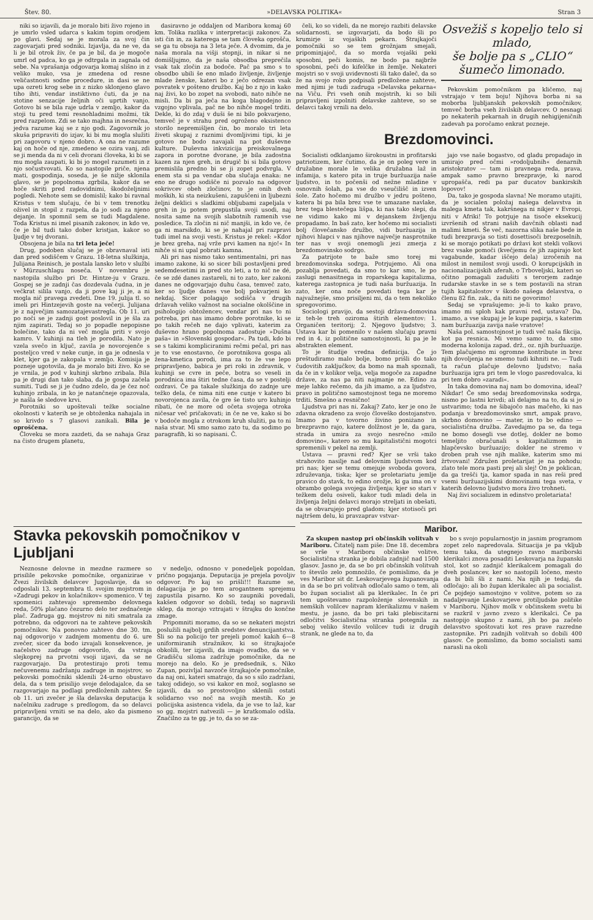Štev. 80. »DELAVSKA POLITIKA« Stran 3
niki so izjavili, da je moralo biti živo rojeno in je umrlo vsled udarca s kakim topim orodjem po glavi. Sedaj se je morala za svoj čin zagovarjati pred sodniki. Izjavlja, da ne ve, da li je bil otrok živ, če pa je bil, da je mogoče umrl od padca, ko ga je odtrgala in zagnala od sebe. Na vprašanja odgovarja komaj slišno in z veliko muko, vsa je zmedena od resne veličastnosti sodne procedure, in dasi se ne upa ozreti krog sebe in z nizko sklonjeno glavo tiho ihti, vendar instiktivno čuti, da je na stotine senzacije željnih oči uprtih vanjo. Gotovo bi se bila raje udrla v zemljo, kakor da stoji tu pred temi resnohladnimi možmi, tik pred razpelom. Zdi se tako majhna in nesrečna, jedva razume kaj se z njo godi. Zagovornik jo skuša pripraviti do izjav, ki bi mu mogla služiti pri zagovoru v njeno dobro. A ona ne razume kaj on hoče od nje, zmedeno se ozira vanj, zdi se ji menda da ni v celi dvorani človeka, ki bi se mu mogla zaupati, ki bi jo mogel razumeti in z njo sočustvovati. Ko so nastopile priče, njena mati, gospodinja, soseda, je še nižje sklonila glavo, se je popolnoma zgrbila, kakor da se hoče skriti pred radovidnimi, škodoželjnimi pogledi. Nehote sem se domislil; kako bi ravnal Kristus v tem slučaju, če bi v tem trenotku oživel in stopil z razpela, da jo sodi za njeno dejanje. In spomnil sem se tudi Magdalene. Toda Kristus ni imel pisanih zakonov, in kdo ve, če je bil tudi tako dober kristjan, kakor so ljudje v tej dvorani.
Obsojena je bila na tri leta ječe!
Drug, podoben slučaj se je obravnaval isti dan pred sodiščem v Grazu. 18-letna služkinja, Julijana Reinisch, je postala lansko leto v službi v Mürzuschlagu noseča. V novembru je nastopila službo pri Dr. Hintze-ju v Grazu. Gospej se je zadnji čas dozdevala čudna, in je večkrat silila vanjo, da ji pove kaj ji je, a ni mogla nič pravega zvedeti. Dne 19. julija tl. so imeli pri Hintzejevih goste na večerji. Julijana je z največjim samozatajevastregla. Ob 11. uri po noči se je zadnji gost poslovil in je šla za njim zapirati. Tedaj so jo popadle nepopisne bolečine, tako da ni več mogla priti v svojo kamro. V kuhinji na tleh je porodila. Nato je vzela svečo in ključ, zavila je novorojenče s posteljco vred v neke cunje, in ga je odnesla v klet, kjer ga je zakopala v zemljo. Komisija je pozneje ugotovila, da je moralo biti živo. Ko se je vrnila, je pod v kuhinji skrbno zribala. Bila pa je drugi dan tako slaba, da je gospa začela sumiti. Tudi se ji je čudno zdelo, da je čez noč kuhinjo zribala, in ko je natančneje opazovala, je našla še sledove krvi.
Porotniki so upoštevali težke socialne okolnosti v katerih se je obtoženka nahajala in so krivdo s 7 glasovi zanikali. Bila je oproščena.
Človeku se mora zazdeti, da se nahaja Graz na čisto drugem planetu,
dasiravno je oddaljen od Maribora komaj 60 km. Tolika razlika v interpretaciji zakonov. Za isti čin in, za katerega se tam človeka oprošča, se ga tu obsoja na 3 leta ječe. A dvomim, da je naša morala na višji stopnji, in nikar si ne domišljujmo, da je naša obsodba preprečila vsak tak zločin za bodoče. Pač pa smo s to obsodbo ubili še eno mlado življenje, življenje mlade ženske, kateri bo z ječo odrezan vsak povratek v pošteno družbo. Kaj bo z njo in kako naj živi, ko bo zopet na svobodi, nato nihče ne misli. Da bi pa ječa na koga blagodejno in vzgojno vplivala, pač ne bo nihče mogel trditi. Dekle, ki do zdaj v duši še ni bilo pokvarjeno, temveč je v strahu pred ogroženo eksistenco storilo nepremišljen čin, bo moralo tri leta živeti skupaj z raznimi dvomljivimi tipi, ki je gotovo ne bodo navajali na pot duševne kulture. Duševna inkvizicija preiskovalnega zapora in porotne dvorane, je bila zadostna kazen za njen greh, in drugič bi si bila gotovo premislila predno bi se ji zopet podvrgla. V enem sta si pa vendar oba slučaja enaka: ne eno ne drugo sodišče ni pozvalo na odgovor sokrivcev obeh zločinov, to je onih dveh moških, ki sta neizkušeni, zapuščeni in ljubezni željni deklici s sladkimi obljubami zapeljala v greh in ju potem prepustila svoji usodi, naj nosita same na svojih slabotnih ramenih vse posledice. Ta zločin ni nič manjši, in kdo ve, če ga ni marsikdo, ki se je nahajal pri razpravi tudi imel na svoji vesti. Kristus je rekel: »Kdor je brez greha, naj vrže prvi kamen na njo!« In nihče si ni upal pobrati kamna.
Ali pri nas nismo tako sentimentalni, pri nas imamo zakone, ki so sicer bili postavljeni pred sedemdesetimi in pred sto leti, a to nič ne dé, če se zdé danes zastareli, ni to zato, ker zakoni danes ne odgovarjajo duhu časa, temveč zato, ker so ljudje danes vse bolj pokvarjeni ko nekdaj. Sicer polagajo sodišča v drugih državah veliko važnost na socialne okolščine in psihologijo obtožencev, vendar pri nas to ni potreba, pri nas imamo dobre porotnike, ki se po takih rečeh ne dajo vplivati, katerim za duševno hrano popolnoma zadostuje »Dušna paša« in »Slovenski gospodar«. Pa tudi, kdo bi se s takimi kompliciranimi rečmi pečal, pri nas je to vse enostavno, če porotnikova gospa ali žena-kmetica porodi, ima za to že vse lepo pripravljeno, babica je pri roki in zdravnik, v kuhinji se cvre in peče, botra so veseli in porodnica ima štiri tedne časa, da se v postelji ozdravi. Če pa takale služkinja do zadnje ure težko dela, če nima niti ene cunje v katero bi novorojenca zavila, če gre še tisto uro kuhinjo ribati, če ne more od očeta svojega otroka ničesar več pričakovati; in če ne ve, kako si bo v bodoče mogla z otrokom kruh služiti, pa to ni naša stvar. Mi smo samo zato tu, da sodimo po paragrafih, ki so napisani. Č.
čeli, ko so videli, da ne morejo razbiti delavske solidarnosti, se izgovarjati, da bodo šli po krumirje iz vojaških pekarn. Štrajkajoči pomočniki so se tem grožnjam smejali, pripominjajoč, da so morda vojaški peki sposobni, peči komis, ne bodo pa najbrže sposobni, peči do kifelčke in žemlje. Nekateri mojstri so v svoji uvidevnosti šli tako daleč, da so že na svojo roko podpisali predložene zahteve, med njimi je tudi zadruga »Delavska pekarna« na Viču. Pri vseh onih mojstrih, ki so bili pripravljeni izpolniti delavske zahteve, so se delavci takoj vrnili na delo.
Osvežiš s kopeljo telo si mlado,
še bolje pa s „CLIO“ šumečo limonado.
Pekovskim pomočnikom pa kličemo, naj vstrajajo v tem boju! Njihova borba ni sa moborba ljubljanskih pekovskih pomočnikov, temveč borba vseh živilskih delavcev. O nesnagi po nekaterih pekarnah in drugih nehigijeničnih zadevah pa poročamo enkrat pozneje.
Brezdomovinci.
Socialisti odklanjamo širokoustni in profitarski patriotizem, ker čutimo, da je on poleg vere in družabne morale le velika družabna laž in infamija, s katero pita in truje buržuazija naše ljudstvo, in to počenši od nežne mladine v osnovnih šolah, pa vse do vseučilišč in izven šole. Zato hočemo mi družbo v jedru pošteno, katera bi pa bila brez vse te umazane navlake, brez tega blestečega lišpa, ki nas tako slepi, da ne vidimo kako mi v dejanskem življenju propadamo. In baš zato, ker hočemo mi socialisti bolj človečansko družbo, vidi buržuazija in njihovi hlapci v nas njihove največje nasprotnike ter nas v svoji onemogli jezi zmerja z brezdomovinsko sodrgo.
Za patrijote te baže smo torej mi brezdomovinska sodrga. Potrjujemo. Ali ona pozablja povedati, da smo to kar smo, le po zaslugi nenasitnega in roparskega kapitalizma, katerega zastopnica je tudi naša buržuazija. In zato, ker ona noče povedati tega kar je najvažnejše, smo prisiljeni mi, da o tem nekoliko spregovorimo.
Sociologi pravijo, da sestoji država-domovina iz teh-le treh oziroma štirih elementov: 1. Organičen teritorij; 2. Njegovo ljudstvo; 3. Ustava kar bi pomenilo v našem slučaju pravni red in 4. iz politične samostojnosti, ki pa je le abstrakten element.
To je študije vredna definicija. Če jo preštudiramo malo bolje, bomo prišli do tako čudovitih zaključkov, da bomo na mah spoznali, da če in v kolikor velja, velja mogoče za zapadne države, za nas pa niti najmanje ne. Edino za meje lahko rečemo, da jih imamo, a za ljudstvo, pravo in politično samostojnost tega ne moremo trditi. Smešno a resnično!
Ljudstva pri nas ni. Zakaj? Zato, ker je ono že zdavna okradeno za svojo človeško dostojanstvo. Imamo pa v tovorno živino poniżano in brezpravno rajo, katere dolžnost je le, da gara, strada in umira za svojo nesrečno »milo domovino«, katero so mu kapitalistični mogotci spremenili v pekel na zemlji.
Ustava — pravni red? Kjer se vrši tako strahovito nasilje nad delovnim ljudstvom kod pri nas; kjer se temu omejuje svoboda govora, združevanja, tiska; kjer se proletariatu jemlje pravico do stavk, to edino orožje, ki ga ima on v obrambo golega svojega življenja; kjer so stari v težkem delu osiveli, kakor tudi mladi dela in življenja željni delavci morajo streljati in obešati, da se obvarujejo pred gladom; kjer stotisoči pri najtršem delu, ki pravzaprav vstvar-
jajo vse naše bogastvo, od gladu propadajo in umirajo pred očmi »rodoljubnih« denarnih aristokratov — tam ni pravnega reda, prava, ampak samo pravno brezpravje, ki narod upropašča, redi pa par ducatov bankirskih lopovov!
Da, tako je gospoda slavna! Ne moramo utajiti, da je socialen položaj našega delavstva in malega kmeta tak, kakršnega ni nikjer v Evropi, niti v Afriki! To potrjuje na tisoče eksekucij izvršenih od strani naših davčnih oblasti nad malimi kmeti. Še več, nazorna slika naše bede in tudi brezpravja so tisti dosettisoči brezposelnih, ki se morajo potikati po državi kot stekli volkovi brez vsake pomoči (kvečjemu če jih zapirajo kot vagabunde, kadar iščejo dela) izročenih na milost in nemilost svoji usodi. O korupcijskih in nacionalizacijskih aferah, o Trboveljski, kateri so očitno pomagali zadušiti s terorjem zadnje rudarske stavke in se s tem postavili na stran tujih kapitalostov v škodo našega delavstva, o členu 82 fin. zak., da niti ne govorimo!
Sedaj se vprašujemo: je-li to kako pravo, imamo mi sploh kak pravni red, ustava? Da, imamo, a vse skupaj je le kupe papirja, s katerim nam buržuazija zavija naše vratove!
Naša pol. samostojnost je tudi več naša fikcija, kot pa resnica. Mi vemo samo to, da smo moderna kolonija zapad. drž., oz. njih buržuazije. Tem plačujemo mi ogromne kontribute in brez njih dovoljenja ne smemo tudi kihniti ne. — Tudi ta račun plačuje delovno ljudstvo; naša buržuazija igra pri tem le vlogo pasredovalca, ki pri tem dobro »zaradi«.
In taka domovina naj nam bo domovina, ideal? Nikdar! Če smo sedaj brezdomovinska sodrga, nismo po lastni krivdi; ali delajmo na to, da si jo ustvarimo; toda ne šibajočo nas mačeho, ki nas podanja v brezdomovinsko smrt, ampak pravo, skrbno domovino — mater, in to bo edino — socialistična družba. Zavedajmo pa se, da tega ne bomo dosegli vse dotlej, dokler ne bomo temeljito obračunali s kapitalizmom in hlapčevsko buržuazijo; dokler ne stremo v droben prah vse njih malike, katerim smo mi žrtvovani! Združen proletarijat je na pohodu; zlato tele mora pasti prej ali slej! On je poklican, da ga trešči tja, kamor spada in nas reši pred vsemi buržuazijskimi domovinami tega sveta, v katerih delovno ljudstvo mora živo trohneti.
Naj živi socializem in edinstvo proletariata!
Stavka pekovskih pomočnikov v Ljubljani
Neznosne delovne in mezdne razmere so prisilile pekovske pomočnike, organizirae v Zvezi živilskih delavcev Jugoslavije, da so odposlali 13. septembra tl. svojim mojstrom in »Zadrugi pekov in kolačnikov« spomenico. V tej spomenici zahtevajo spremembo delovnega reda, 50% plačano čezurno delo ter zednačenje plač. Zadruga gg. mojstrov ni niti smatrala za potrebno, da odgovori na te zahteve pekovskih pomočnikov. Na ponovno zahtevo dne 30. tm. naj odgovorijo v zadnjem momentu do 6. ure zvečer, sicer da bodo izvajali konsekvence, je načelstvo zadruge odgovorilo, da vstraja slejkoprej na prvotni vsoji izjavi, da se ne razgovarjajo. Da protestirajo proti temu nečuvenemu zadržanju zadruge in mojstrov, so pekovski pomočniki sklenili 24-urno obustavo dela, da s tem prisilijo svoje delodajalce, da se razgovarjajo na podlagi predloženih zahtev. Še ob 11. uri zvečer je šla delavska deputacija k načelniku zadruge s predlogom, da so delavci pripravljeni vrniti se na delo, ako da pismeno garancijo, da se
v nedeljo, odnosno v ponedeljek popoldan, prično pogajanja. Deputacija je prejela povoljiv odgovor. Po kaj so prišli!!! Razume se, delagacija je po tem arogantnem sprejemu zapustila pisarno. Ko so zaupniki povedali, kakšen odgovor so dobili, tedaj so napravili sklep, da morajo vztrajati v štrajku do končne zmage.
Pripomniti moramo, da so se nekateri mojstri poslužili najbolj grdih sredstev denuncijantstva. Šli so na policijo ter prejeli pomoč kakih 6—8 uniformiranih stražnikov, ki so štrajkajoče obkolili, ter izjavili, da imajo ovadbo, da se v Gradišču siloma zadržuje pomočnike, da ne morejo na delo. Ko je predsednik, s. Niko Zupan, pozivljal navzoče štrajkajoče pomočnike, da naj oni, kateri smatrajo, da so s silo zadržani, takoj odidejo, so vsi kakor en mož, soglasno se izjavili, da so prostovoljno sklenili ostati solidarno vso noč na svojih mestih. Ko je policijska asistenca videla, da je vse to laž, kar so gg. mojstri natvezili — je kratkomalo odšla. Značilno za te gg. je to, da so se za-
Maribor.
Za skupen nastop pri občinskih volitvah v Mariboru. Čitatelj nam piše: Dne 18. decembra se vrše v Mariboru občinske volitve. Socialistična stranka je dobila zadnjič nad 1500 glasov. Jasno je, da se bo pri občinskih volitvah to število zelo pomnožilo, če pomislimo, da je ves Maribor sit dr. Leskovarjevega županovanja in da se bo pri volitvah odločalo samo o tem, ali bo župan socialist ali pa klerikalec. In če pri tem upoštevamo razpoloženje slovenskih in nemških volilcev napram klerikalizmu v našem mestu, je jasno, da bo pri taki plebiscitarni odločitvi Socialistična stranka potegnila za seboj veliko število volilcev tudi iz drugih strank, ne glede na to, da
bo s svojo popularnostjo in jasnim programom zopet zelo napredovala. Situacija je pa vkljub temu taka, da utegnejo ravno mariborski klerikalci znova posaditi Leskovarja na županski stol, kot so zadnjič klerikalcem pomagali do dveh poslancev, ker so nastopili ločeno, mesto da bi bili šli z nami. Na njih je tedaj, da odločajo: ali bo župan klerikalec ali pa socialist. Če pojdejo samostojno v volitve, potem so za nadaljevanje Leskovarjeve protiljudske politike v Mariboru. Njihov molk v občinskem svetu bi se razkril v javno zvezo s klerikalci. Če pa nastopijo skupno z nami, jih bo pa začelo delavstvo spoštovati kot res prave razredne zastopnike. Pri zadnjih volitvah so dobili 400 glasov. Če pomislimo, da bomo socialisti sami narasli na okoli